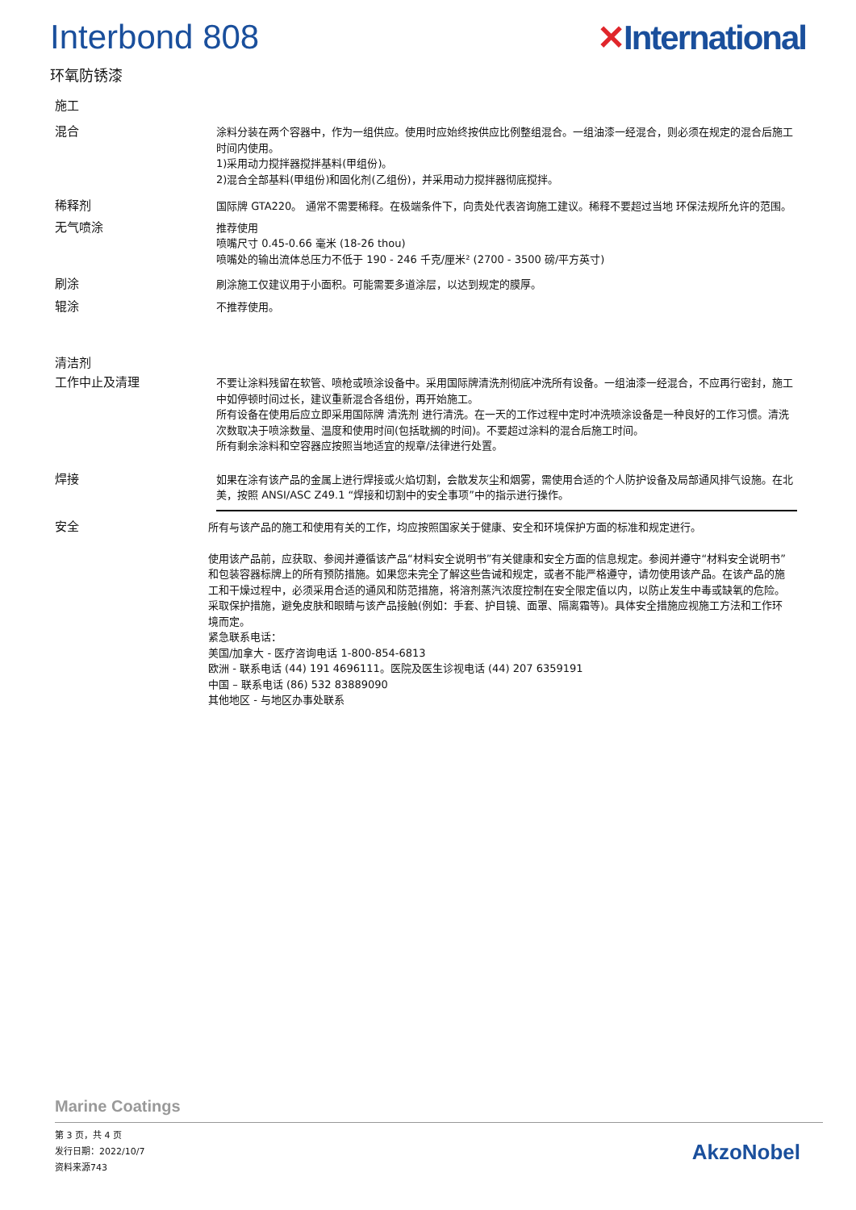Interbond 808 ✕International
环氧防锈漆
施工
混合
涂料分装在两个容器中，作为一组供应。使用时应始终按供应比例整组混合。一组油漆一经混合，则必须在规定的混合后施工时间内使用。
1)采用动力搅拌器搅拌基料(甲组份)。
2)混合全部基料(甲组份)和固化剂(乙组份)，并采用动力搅拌器彻底搅拌。
稀释剂
国际牌 GTA220。 通常不需要稀释。在极端条件下，向贵处代表咨询施工建议。稀释不要超过当地 环保法规所允许的范围。
无气喷涂
推荐使用
喷嘴尺寸 0.45-0.66 毫米 (18-26 thou)
喷嘴处的输出流体总压力不低于 190 - 246 千克/厘米² (2700 - 3500 磅/平方英寸)
刷涂
刷涂施工仅建议用于小面积。可能需要多道涂层，以达到规定的膜厚。
辊涂
不推荐使用。
清洁剂
工作中止及清理
不要让涂料残留在软管、喷枪或喷涂设备中。采用国际牌清洗剂彻底冲洗所有设备。一组油漆一经混合，不应再行密封，施工中如停顿时间过长，建议重新混合各组份，再开始施工。
所有设备在使用后应立即采用国际牌 清洗剂 进行清洗。在一天的工作过程中定时冲洗喷涂设备是一种良好的工作习惯。清洗次数取决于喷涂数量、温度和使用时间(包括耽搁的时间)。不要超过涂料的混合后施工时间。
所有剩余涂料和空容器应按照当地适宜的规章/法律进行处置。
焊接
如果在涂有该产品的金属上进行焊接或火焰切割，会散发灰尘和烟雾，需使用合适的个人防护设备及局部通风排气设施。在北美，按照 ANSI/ASC Z49.1 “焊接和切割中的安全事项”中的指示进行操作。
安全
所有与该产品的施工和使用有关的工作，均应按照国家关于健康、安全和环境保护方面的标准和规定进行。
使用该产品前，应获取、参阅并遵循该产品“材料安全说明书”有关健康和安全方面的信息规定。参阅并遵守“材料安全说明书”和包装容器标牌上的所有预防措施。如果您未完全了解这些告诫和规定，或者不能严格遵守，请勿使用该产品。在该产品的施工和干燥过程中，必须采用合适的通风和防范措施，将溶剂蒸汽浓度控制在安全限定值以内，以防止发生中毒或缺氧的危险。采取保护措施，避免皮肤和眼睛与该产品接触(例如：手套、护目镜、面罩、隔离霜等)。具体安全措施应视施工方法和工作环境而定。
紧急联系电话：
美国/加拿大 - 医疗咨询电话 1-800-854-6813
欧洲 - 联系电话 (44) 191 4696111。医院及医生诊视电话 (44) 207 6359191
中国 – 联系电话 (86) 532 83889090
其他地区 - 与地区办事处联系
Marine Coatings
第 3 页，共 4 页
发行日期：2022/10/7
资料来源743
AkzoNobel